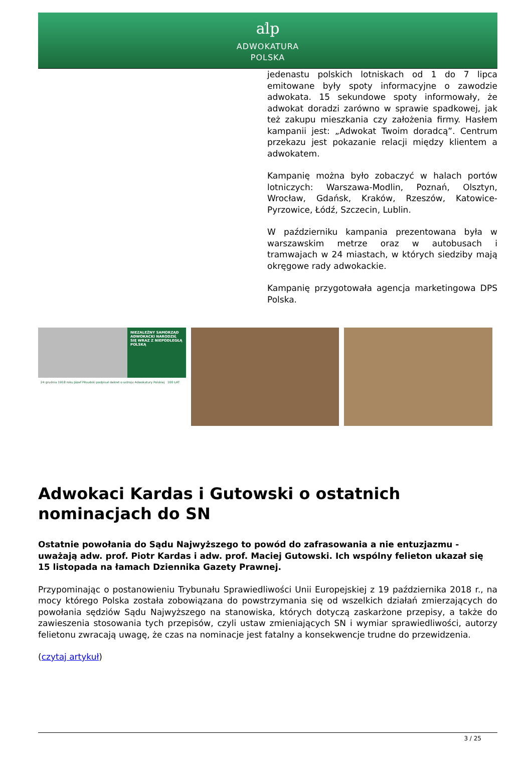aܿlp
ADWOKATURA
POLSKA
jedenastu polskich lotniskach od 1 do 7 lipca emitowane były spoty informacyjne o zawodzie adwokata. 15 sekundowe spoty informowały, że adwokat doradzi zarówno w sprawie spadkowej, jak też zakupu mieszkania czy założenia firmy. Hasłem kampanii jest: „Adwokat Twoim doradcą”. Centrum przekazu jest pokazanie relacji między klientem a adwokatem.
Kampanię można było zobaczyć w halach portów lotniczych: Warszawa-Modlin, Poznań, Olsztyn, Wrocław, Gdańsk, Kraków, Rzeszów, Katowice-Pyrzowice, Łódź, Szczecin, Lublin.
W październiku kampania prezentowana była w warszawskim metrze oraz w autobusach i tramwajach w 24 miastach, w których siedziby mają okręgowe rady adwokackie.
Kampanię przygotowała agencja marketingowa DPS Polska.
NIEZALEŻNY SAMORZĄD ADWOKACKI NARODZIŁ SIĘ WRAZ Z NIEPODLEGŁĄ POLSKĄ
24 grudnia 1918 roku Józef Piłsudski podpisał dekret o ustroju Adwokatury Polskiej 100 LAT
Adwokaci Kardas i Gutowski o ostatnich nominacjach do SN
Ostatnie powołania do Sądu Najwyższego to powód do zafrasowania a nie entuzjazmu - uważają adw. prof. Piotr Kardas i adw. prof. Maciej Gutowski. Ich wspólny felieton ukazał się 15 listopada na łamach Dziennika Gazety Prawnej.
Przypominając o postanowieniu Trybunału Sprawiedliwości Unii Europejskiej z 19 października 2018 r., na mocy którego Polska została zobowiązana do powstrzymania się od wszelkich działań zmierzających do powołania sędziów Sądu Najwyższego na stanowiska, których dotyczą zaskarżone przepisy, a także do zawieszenia stosowania tych przepisów, czyli ustaw zmieniających SN i wymiar sprawiedliwości, autorzy felietonu zwracają uwagę, że czas na nominacje jest fatalny a konsekwencje trudne do przewidzenia.
(czytaj artykuł)
3 / 25